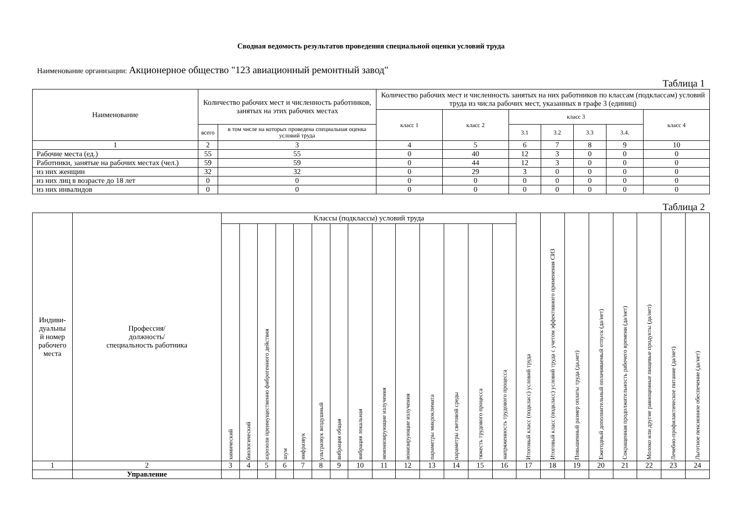Сводная ведомость результатов проведения специальной оценки условий труда
Наименование организации: Акционерное общество "123 авиационный ремонтный завод"
Таблица 1
| Наименование | Количество рабочих мест и численность работников, занятых на этих рабочих местах | | Количество рабочих мест и численность занятых на них работников по классам (подклассам) условий труда из числа рабочих мест, указанных в графе 3 (единиц) | | | | | | |
| --- | --- | --- | --- | --- | --- | --- | --- | --- | --- |
| | | | класс 1 | класс 2 | класс 3 | | | | класс 4 |
| | всего | в том числе на которых проведена специальная оценка условий труда | | | 3.1 | 3.2 | 3.3 | 3.4. | |
| 1 | 2 | 3 | 4 | 5 | 6 | 7 | 8 | 9 | 10 |
| Рабочие места (ед.) | 55 | 55 | 0 | 40 | 12 | 3 | 0 | 0 | 0 |
| Работники, занятые на рабочих местах (чел.) | 59 | 59 | 0 | 44 | 12 | 3 | 0 | 0 | 0 |
| из них женщин | 32 | 32 | 0 | 29 | 3 | 0 | 0 | 0 | 0 |
| из них лиц в возрасте до 18 лет | 0 | 0 | 0 | 0 | 0 | 0 | 0 | 0 | 0 |
| из них инвалидов | 0 | 0 | 0 | 0 | 0 | 0 | 0 | 0 | 0 |
Таблица 2
| Индиви- дуальны й номер рабочего места | Профессия/ должность/ специальность работника | Классы (подклассы) условий труда | | | | | | | | | | | | | | Итоговый класс (подкласс) условий труда | Итоговый класс (подкласс) условий труда с учетом эффективного применения СИЗ | Повышенный размер оплаты труда (да,нет) | Ежегодный дополнительный оплачиваемый отпуск (да/нет) | Сокращенная продолжительность рабочего времени (да/нет) | Молоко или другие равноценные пищевые продукты (да/нет) | Лечебно-профилактическое питание (да/нет) | Льготное пенсионное обеспечение (да/нет) |
| --- | --- | --- | --- | --- | --- | --- | --- | --- | --- | --- | --- | --- | --- | --- | --- | --- | --- | --- | --- | --- | --- | --- | --- |
| | | химический | биологический | аэрозоли преимущественно фиброгенного действия | шум | инфразвук | ультразвук воздушный | вибрация общая | вибрация локальная | неионизирующие излучения | ионизирующие излучения | параметры микроклимата | параметры световой среды | тяжесть трудового процесса | напряженность трудового процесса | | | | | | | | |
| 1 | 2 | 3 | 4 | 5 | 6 | 7 | 8 | 9 | 10 | 11 | 12 | 13 | 14 | 15 | 16 | 17 | 18 | 19 | 20 | 21 | 22 | 23 | 24 |
| | Управление | | | | | | | | | | | | | | | | | | | | | | |